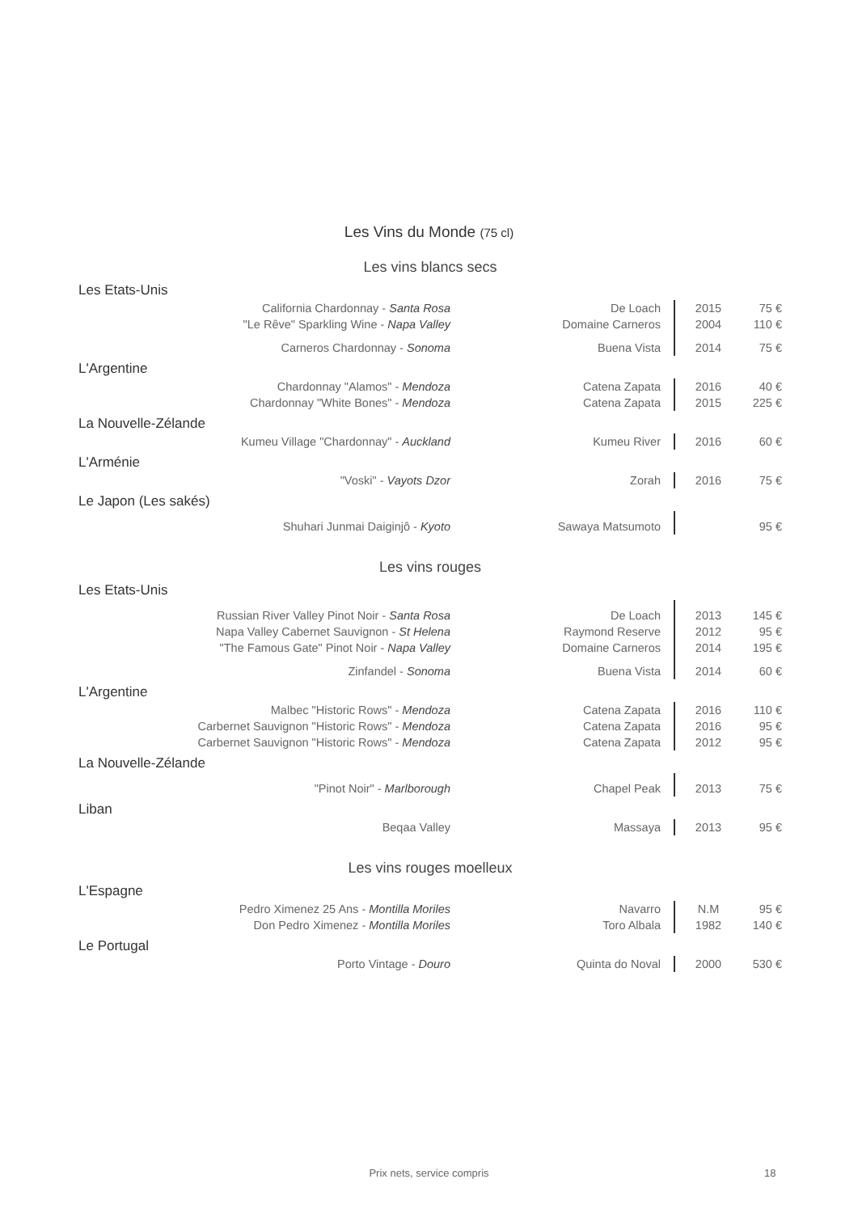Les Vins du Monde (75 cl)
Les vins blancs secs
Les Etats-Unis
| California Chardonnay - Santa Rosa | De Loach | 2015 | 75 € |
| "Le Rêve" Sparkling Wine - Napa Valley | Domaine Carneros | 2004 | 110 € |
| Carneros Chardonnay - Sonoma | Buena Vista | 2014 | 75 € |
L'Argentine
| Chardonnay "Alamos" - Mendoza | Catena Zapata | 2016 | 40 € |
| Chardonnay "White Bones" - Mendoza | Catena Zapata | 2015 | 225 € |
La Nouvelle-Zélande
| Kumeu Village "Chardonnay" - Auckland | Kumeu River | 2016 | 60 € |
L'Arménie
| "Voski" - Vayots Dzor | Zorah | 2016 | 75 € |
Le Japon (Les sakés)
| Shuhari Junmai Daiginjô - Kyoto | Sawaya Matsumoto | | 95 € |
Les vins rouges
Les Etats-Unis
| Russian River Valley Pinot Noir - Santa Rosa | De Loach | 2013 | 145 € |
| Napa Valley Cabernet Sauvignon - St Helena | Raymond Reserve | 2012 | 95 € |
| "The Famous Gate" Pinot Noir - Napa Valley | Domaine Carneros | 2014 | 195 € |
| Zinfandel - Sonoma | Buena Vista | 2014 | 60 € |
L'Argentine
| Malbec "Historic Rows" - Mendoza | Catena Zapata | 2016 | 110 € |
| Carbernet Sauvignon "Historic Rows" - Mendoza | Catena Zapata | 2016 | 95 € |
| Carbernet Sauvignon "Historic Rows" - Mendoza | Catena Zapata | 2012 | 95 € |
La Nouvelle-Zélande
| "Pinot Noir" - Marlborough | Chapel Peak | 2013 | 75 € |
Liban
| Beqaa Valley | Massaya | 2013 | 95 € |
Les vins rouges moelleux
L'Espagne
| Pedro Ximenez 25 Ans - Montilla Moriles | Navarro | N.M | 95 € |
| Don Pedro Ximenez - Montilla Moriles | Toro Albala | 1982 | 140 € |
Le Portugal
| Porto Vintage - Douro | Quinta do Noval | 2000 | 530 € |
Prix nets, service compris 18